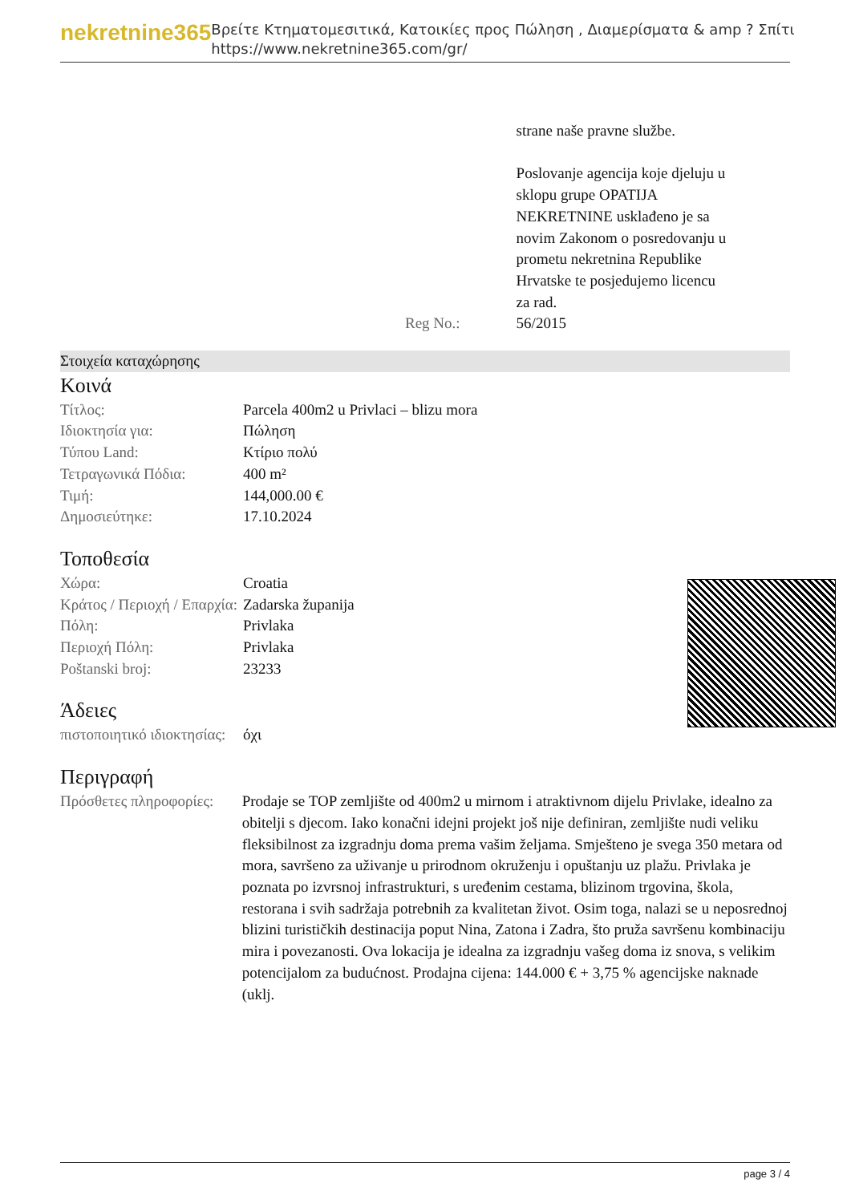nekretnine365
Βρείτε Κτηματομεσιτικά, Κατοικίες προς Πώληση , Διαμερίσματα & amp ? Σπίτι
https://www.nekretnine365.com/gr/
| | | strane naše pravne službe. Poslovanje agencija koje djeluju u sklopu grupe OPATIJA NEKRETNINE usklađeno je sa novim Zakonom o posredovanju u prometu nekretnina Republike Hrvatske te posjedujemo licencu za rad. |
| | Reg No.: | 56/2015 |
Στοιχεία καταχώρησης
Κοινά
| Τίτλος: | Parcela 400m2 u Privlaci – blizu mora |
| Ιδιοκτησία για: | Πώληση |
| Τύπου Land: | Κτίριο πολύ |
| Τετραγωνικά Πόδια: | 400 m² |
| Τιμή: | 144,000.00 € |
| Δημοσιεύτηκε: | 17.10.2024 |
Τοποθεσία
| Χώρα: | Croatia |
| Κράτος / Περιοχή / Επαρχία: | Zadarska županija |
| Πόλη: | Privlaka |
| Περιοχή Πόλη: | Privlaka |
| Poštanski broj: | 23233 |
Άδειες
| πιστοποιητικό ιδιοκτησίας: | όχι |
Περιγραφή
| Πρόσθετες πληροφορίες: | Prodaje se TOP zemljište od 400m2 u mirnom i atraktivnom dijelu Privlake, idealno za obitelji s djecom. Iako konačni idejni projekt još nije definiran, zemljište nudi veliku fleksibilnost za izgradnju doma prema vašim željama. Smješteno je svega 350 metara od mora, savršeno za uživanje u prirodnom okruženju i opuštanju uz plažu. Privlaka je poznata po izvrsnoj infrastrukturi, s uređenim cestama, blizinom trgovina, škola, restorana i svih sadržaja potrebnih za kvalitetan život. Osim toga, nalazi se u neposrednoj blizini turističkih destinacija poput Nina, Zatona i Zadra, što pruža savršenu kombinaciju mira i povezanosti. Ova lokacija je idealna za izgradnju vašeg doma iz snova, s velikim potencijalom za budućnost. Prodajna cijena: 144.000 € + 3,75 % agencijske naknade (uklj. |
page 3 / 4